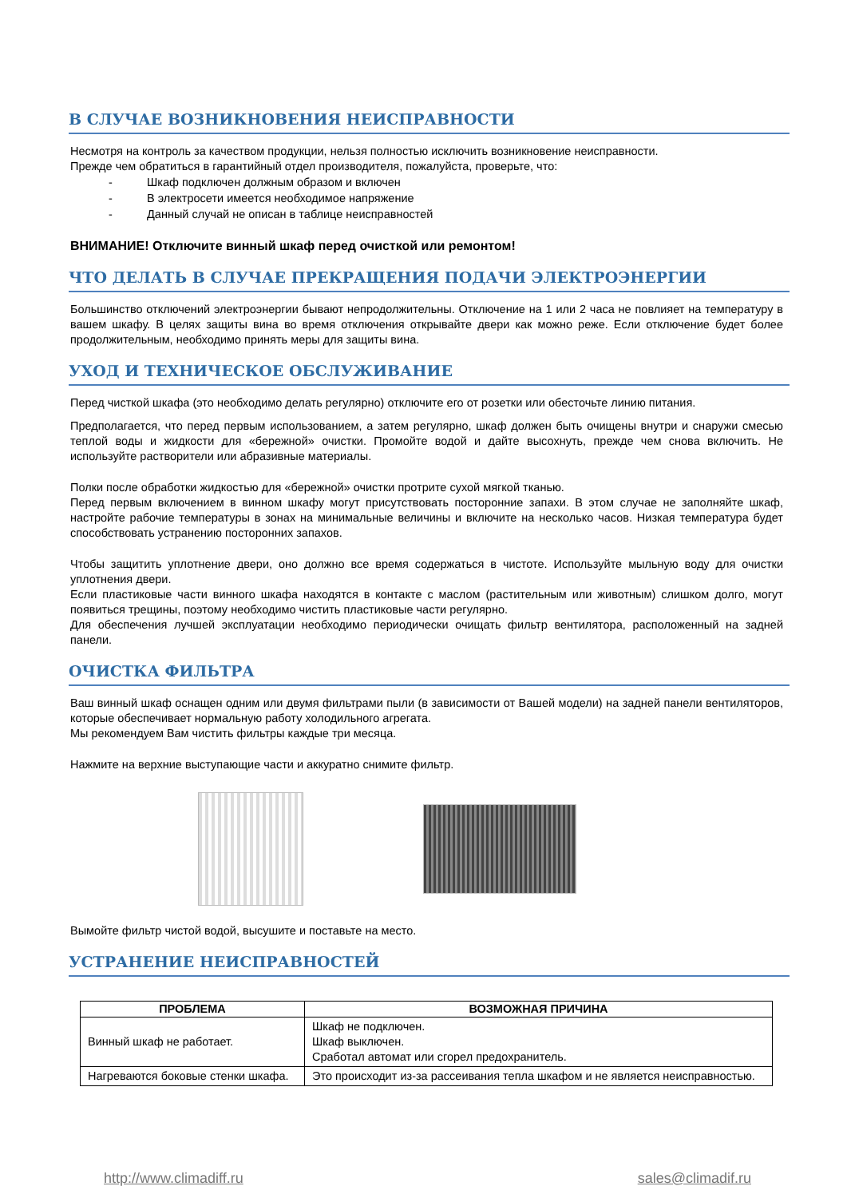В СЛУЧАЕ ВОЗНИКНОВЕНИЯ НЕИСПРАВНОСТИ
Несмотря на контроль за качеством продукции, нельзя полностью исключить возникновение неисправности.
Прежде чем обратиться в гарантийный отдел производителя, пожалуйста, проверьте, что:
- Шкаф подключен должным образом и включен
- В электросети имеется необходимое напряжение
- Данный случай не описан в таблице неисправностей
ВНИМАНИЕ! Отключите винный шкаф перед очисткой или ремонтом!
ЧТО ДЕЛАТЬ В СЛУЧАЕ ПРЕКРАЩЕНИЯ ПОДАЧИ ЭЛЕКТРОЭНЕРГИИ
Большинство отключений электроэнергии бывают непродолжительны. Отключение на 1 или 2 часа не повлияет на температуру в вашем шкафу. В целях защиты вина во время отключения открывайте двери как можно реже. Если отключение будет более продолжительным, необходимо принять меры для защиты вина.
УХОД И ТЕХНИЧЕСКОЕ ОБСЛУЖИВАНИЕ
Перед чисткой шкафа (это необходимо делать регулярно) отключите его от розетки или обесточьте линию питания.
Предполагается, что перед первым использованием, а затем регулярно, шкаф должен быть очищены внутри и снаружи смесью теплой воды и жидкости для «бережной» очистки. Промойте водой и дайте высохнуть, прежде чем снова включить. Не используйте растворители или абразивные материалы.
Полки после обработки жидкостью для «бережной» очистки протрите сухой мягкой тканью.
Перед первым включением в винном шкафу могут присутствовать посторонние запахи. В этом случае не заполняйте шкаф, настройте рабочие температуры в зонах на минимальные величины и включите на несколько часов. Низкая температура будет способствовать устранению посторонних запахов.
Чтобы защитить уплотнение двери, оно должно все время содержаться в чистоте. Используйте мыльную воду для очистки уплотнения двери.
Если пластиковые части винного шкафа находятся в контакте с маслом (растительным или животным) слишком долго, могут появиться трещины, поэтому необходимо чистить пластиковые части регулярно.
Для обеспечения лучшей эксплуатации необходимо периодически очищать фильтр вентилятора, расположенный на задней панели.
ОЧИСТКА ФИЛЬТРА
Ваш винный шкаф оснащен одним или двумя фильтрами пыли (в зависимости от Вашей модели) на задней панели вентиляторов, которые обеспечивает нормальную работу холодильного агрегата.
Мы рекомендуем Вам чистить фильтры каждые три месяца.
Нажмите на верхние выступающие части и аккуратно снимите фильтр.
Вымойте фильтр чистой водой, высушите и поставьте на место.
УСТРАНЕНИЕ НЕИСПРАВНОСТЕЙ
| ПРОБЛЕМА | ВОЗМОЖНАЯ ПРИЧИНА |
| --- | --- |
| Винный шкаф не работает. | Шкаф не подключен. Шкаф выключен. Сработал автомат или сгорел предохранитель. |
| Нагреваются боковые стенки шкафа. | Это происходит из-за рассеивания тепла шкафом и не является неисправностью. |
http://www.climadiff.ru sales@climadif.ru